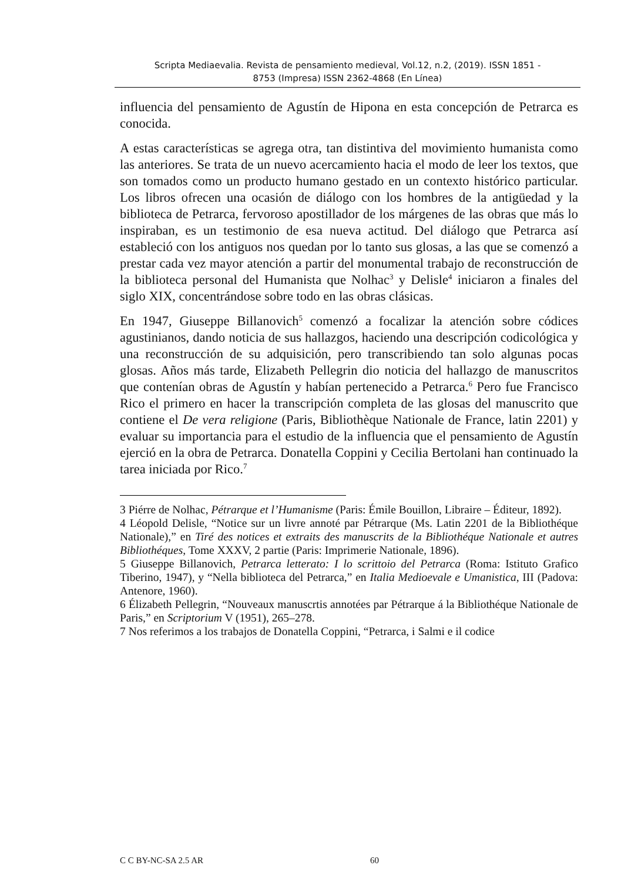Scripta Mediaevalia. Revista de pensamiento medieval, Vol.12, n.2, (2019). ISSN 1851 -
8753 (Impresa) ISSN 2362-4868 (En Línea)
influencia del pensamiento de Agustín de Hipona en esta concepción de Petrarca es conocida.
A estas características se agrega otra, tan distintiva del movimiento humanista como las anteriores. Se trata de un nuevo acercamiento hacia el modo de leer los textos, que son tomados como un producto humano gestado en un contexto histórico particular. Los libros ofrecen una ocasión de diálogo con los hombres de la antigüedad y la biblioteca de Petrarca, fervoroso apostillador de los márgenes de las obras que más lo inspiraban, es un testimonio de esa nueva actitud. Del diálogo que Petrarca así estableció con los antiguos nos quedan por lo tanto sus glosas, a las que se comenzó a prestar cada vez mayor atención a partir del monumental trabajo de reconstrucción de la biblioteca personal del Humanista que Nolhac<sup>3</sup> y Delisle<sup>4</sup> iniciaron a finales del siglo XIX, concentrándose sobre todo en las obras clásicas.
En 1947, Giuseppe Billanovich<sup>5</sup> comenzó a focalizar la atención sobre códices agustinianos, dando noticia de sus hallazgos, haciendo una descripción codicológica y una reconstrucción de su adquisición, pero transcribiendo tan solo algunas pocas glosas. Años más tarde, Elizabeth Pellegrin dio noticia del hallazgo de manuscritos que contenían obras de Agustín y habían pertenecido a Petrarca.<sup>6</sup> Pero fue Francisco Rico el primero en hacer la transcripción completa de las glosas del manuscrito que contiene el De vera religione (Paris, Bibliothèque Nationale de France, latin 2201) y evaluar su importancia para el estudio de la influencia que el pensamiento de Agustín ejerció en la obra de Petrarca. Donatella Coppini y Cecilia Bertolani han continuado la tarea iniciada por Rico.<sup>7</sup>
3 Piérre de Nolhac, Pétrarque et l’Humanisme (Paris: Émile Bouillon, Libraire – Éditeur, 1892).
4 Léopold Delisle, “Notice sur un livre annoté par Pétrarque (Ms. Latin 2201 de la Bibliothéque Nationale),” en Tiré des notices et extraits des manuscrits de la Bibliothéque Nationale et autres Bibliothéques, Tome XXXV, 2 partie (Paris: Imprimerie Nationale, 1896).
5 Giuseppe Billanovich, Petrarca letterato: I lo scrittoio del Petrarca (Roma: Istituto Grafico Tiberino, 1947), y “Nella biblioteca del Petrarca,” en Italia Medioevale e Umanistica, III (Padova: Antenore, 1960).
6 Élizabeth Pellegrin, “Nouveaux manuscrtis annotées par Pétrarque á la Bibliothéque Nationale de Paris,” en Scriptorium V (1951), 265–278.
7 Nos referimos a los trabajos de Donatella Coppini, “Petrarca, i Salmi e il codice
C C BY-NC-SA 2.5 AR 60